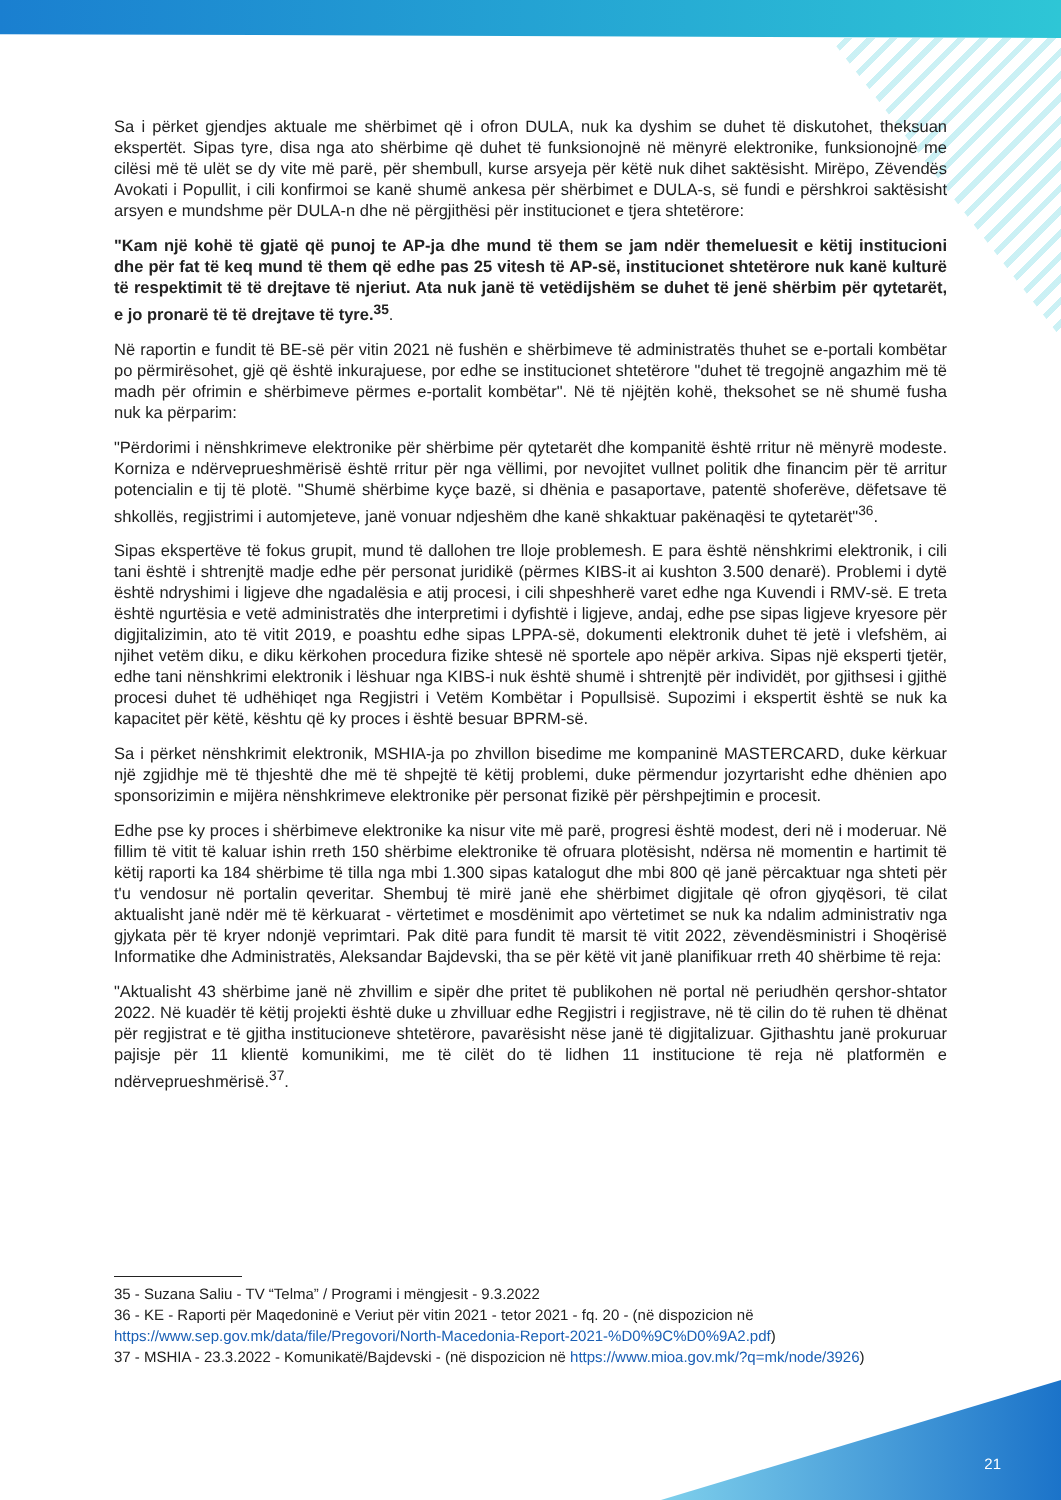Sa i përket gjendjes aktuale me shërbimet që i ofron DULA, nuk ka dyshim se duhet të diskutohet, theksuan ekspertët. Sipas tyre, disa nga ato shërbime që duhet të funksionojnë në mënyrë elektronike, funksionojnë me cilësi më të ulët se dy vite më parë, për shembull, kurse arsyeja për këtë nuk dihet saktësisht. Mirëpo, Zëvendës Avokati i Popullit, i cili konfirmoi se kanë shumë ankesa për shërbimet e DULA-s, së fundi e përshkroi saktësisht arsyen e mundshme për DULA-n dhe në përgjithësi për institucionet e tjera shtetërore:
"Kam një kohë të gjatë që punoj te AP-ja dhe mund të them se jam ndër themeluesit e këtij institucioni dhe për fat të keq mund të them që edhe pas 25 vitesh të AP-së, institucionet shtetërore nuk kanë kulturë të respektimit të të drejtave të njeriut. Ata nuk janë të vetëdijshëm se duhet të jenë shërbim për qytetarët, e jo pronarë të të drejtave të tyre.<sup>35</sup>.
Në raportin e fundit të BE-së për vitin 2021 në fushën e shërbimeve të administratës thuhet se e-portali kombëtar po përmirësohet, gjë që është inkurajuese, por edhe se institucionet shtetërore "duhet të tregojnë angazhim më të madh për ofrimin e shërbimeve përmes e-portalit kombëtar". Në të njëjtën kohë, theksohet se në shumë fusha nuk ka përparim:
"Përdorimi i nënshkrimeve elektronike për shërbime për qytetarët dhe kompanitë është rritur në mënyrë modeste. Korniza e ndërveprueshmërisë është rritur për nga vëllimi, por nevojitet vullnet politik dhe financim për të arritur potencialin e tij të plotë. "Shumë shërbime kyçe bazë, si dhënia e pasaportave, patentë shoferëve, dëfetsave të shkollës, regjistrimi i automjeteve, janë vonuar ndjeshëm dhe kanë shkaktuar pakënaqësi te qytetarët"<sup>36</sup>.
Sipas ekspertëve të fokus grupit, mund të dallohen tre lloje problemesh. E para është nënshkrimi elektronik, i cili tani është i shtrenjtë madje edhe për personat juridikë (përmes KIBS-it ai kushton 3.500 denarë). Problemi i dytë është ndryshimi i ligjeve dhe ngadalësia e atij procesi, i cili shpeshherë varet edhe nga Kuvendi i RMV-së. E treta është ngurtësia e vetë administratës dhe interpretimi i dyfishtë i ligjeve, andaj, edhe pse sipas ligjeve kryesore për digjitalizimin, ato të vitit 2019, e poashtu edhe sipas LPPA-së, dokumenti elektronik duhet të jetë i vlefshëm, ai njihet vetëm diku, e diku kërkohen procedura fizike shtesë në sportele apo nëpër arkiva. Sipas një eksperti tjetër, edhe tani nënshkrimi elektronik i lëshuar nga KIBS-i nuk është shumë i shtrenjtë për individët, por gjithsesi i gjithë procesi duhet të udhëhiqet nga Regjistri i Vetëm Kombëtar i Popullsisë. Supozimi i ekspertit është se nuk ka kapacitet për këtë, kështu që ky proces i është besuar BPRM-së.
Sa i përket nënshkrimit elektronik, MSHIA-ja po zhvillon bisedime me kompaninë MASTERCARD, duke kërkuar një zgjidhje më të thjeshtë dhe më të shpejtë të këtij problemi, duke përmendur jozyrtarisht edhe dhënien apo sponsorizimin e mijëra nënshkrimeve elektronike për personat fizikë për përshpejtimin e procesit.
Edhe pse ky proces i shërbimeve elektronike ka nisur vite më parë, progresi është modest, deri në i moderuar. Në fillim të vitit të kaluar ishin rreth 150 shërbime elektronike të ofruara plotësisht, ndërsa në momentin e hartimit të këtij raporti ka 184 shërbime të tilla nga mbi 1.300 sipas katalogut dhe mbi 800 që janë përcaktuar nga shteti për t'u vendosur në portalin qeveritar. Shembuj të mirë janë ehe shërbimet digjitale që ofron gjyqësori, të cilat aktualisht janë ndër më të kërkuarat - vërtetimet e mosdënimit apo vërtetimet se nuk ka ndalim administrativ nga gjykata për të kryer ndonjë veprimtari. Pak ditë para fundit të marsit të vitit 2022, zëvendësministri i Shoqërisë Informatike dhe Administratës, Aleksandar Bajdevski, tha se për këtë vit janë planifikuar rreth 40 shërbime të reja:
"Aktualisht 43 shërbime janë në zhvillim e sipër dhe pritet të publikohen në portal në periudhën qershor-shtator 2022. Në kuadër të këtij projekti është duke u zhvilluar edhe Regjistri i regjistrave, në të cilin do të ruhen të dhënat për regjistrat e të gjitha institucioneve shtetërore, pavarësisht nëse janë të digjitalizuar. Gjithashtu janë prokuruar pajisje për 11 klientë komunikimi, me të cilët do të lidhen 11 institucione të reja në platformën e ndërveprueshmërisë.<sup>37</sup>.
35 - Suzana Saliu - TV “Telma” / Programi i mëngjesit - 9.3.2022
36 - KE - Raporti për Maqedoninë e Veriut për vitin 2021 - tetor 2021 - fq. 20 - (në dispozicion në https://www.sep.gov.mk/data/file/Pregovori/North-Macedonia-Report-2021-%D0%9C%D0%9A2.pdf)
37 - MSHIA - 23.3.2022 - Komunikatë/Bajdevski - (në dispozicion në https://www.mioa.gov.mk/?q=mk/node/3926)
21